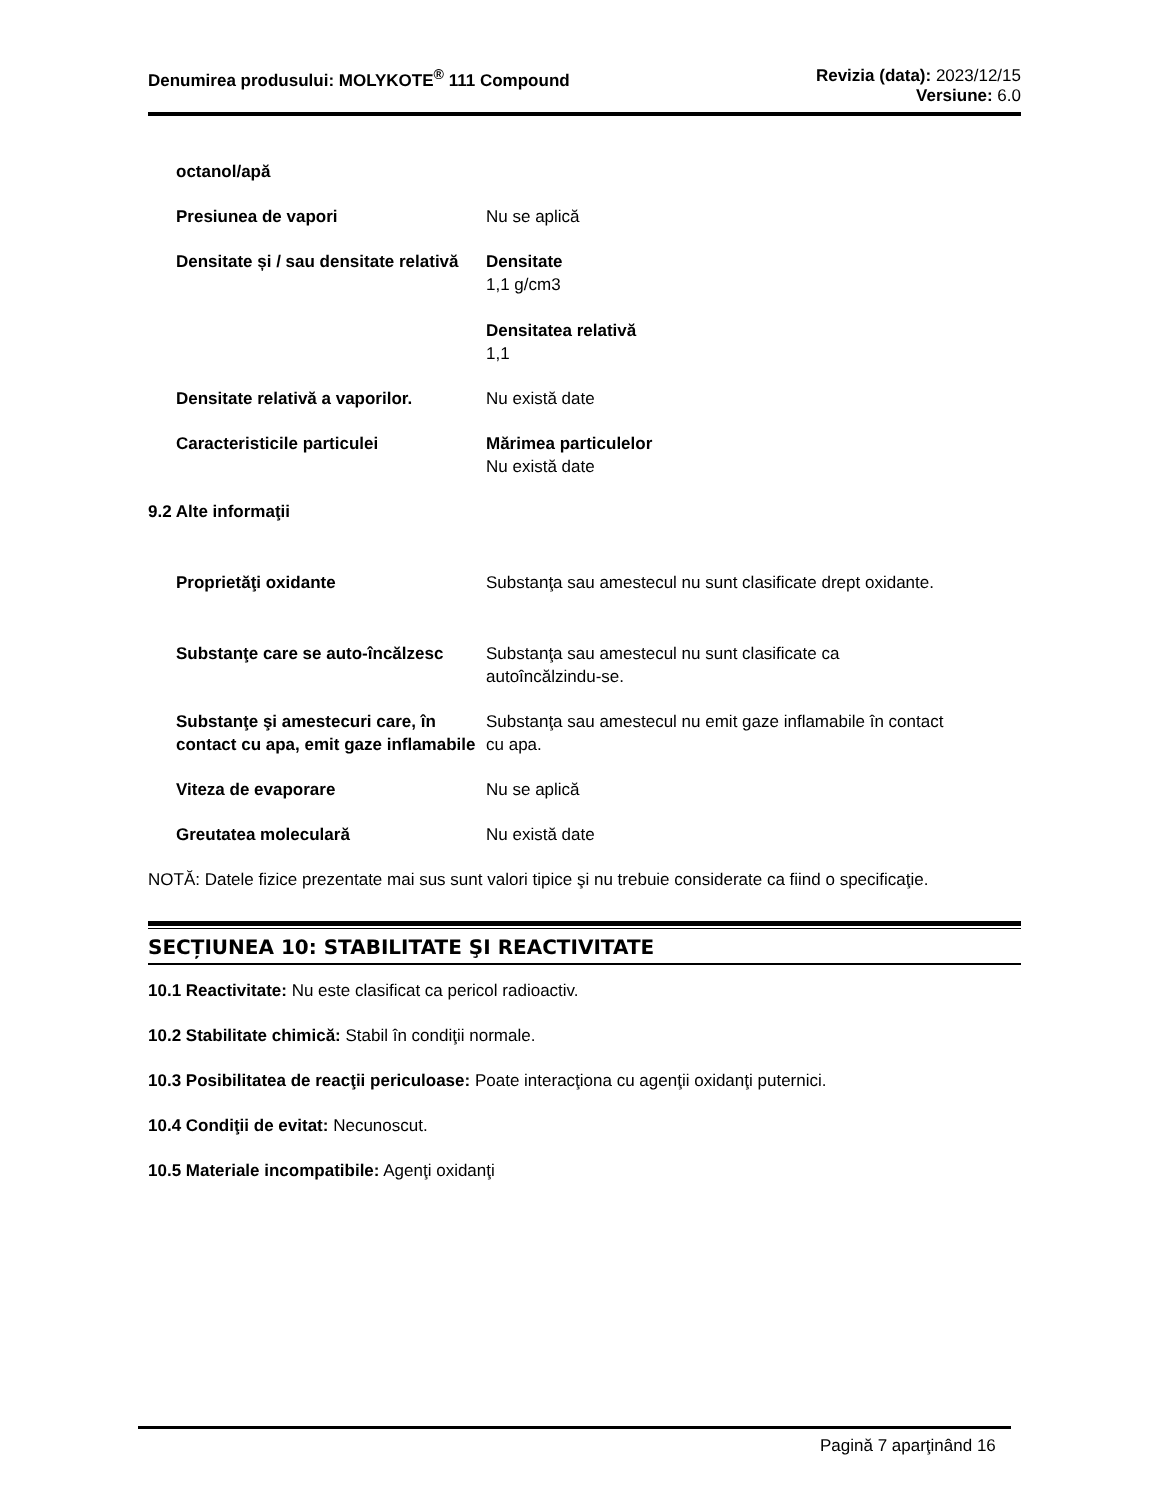Denumirea produsului: MOLYKOTE<sup>®</sup> 111 Compound
Revizia (data): 2023/12/15
Versiune: 6.0
octanol/apă
Presiunea de vapori Nu se aplică
Densitate și / sau densitate relativă
Densitate
1,1 g/cm3
Densitatea relativă
1,1
Densitate relativă a vaporilor.
Nu există date
Caracteristicile particulei Mărimea particulelor
Nu există date
9.2 Alte informaţii
Proprietăţi oxidante Substanţa sau amestecul nu sunt clasificate drept oxidante.
Substanţe care se auto-încălzesc
Substanţa sau amestecul nu sunt clasificate ca autoîncălzindu-se.
Substanţe şi amestecuri care, în contact cu apa, emit gaze inflamabile
Substanţa sau amestecul nu emit gaze inflamabile în contact cu apa.
Viteza de evaporare Nu se aplică
Greutatea moleculară Nu există date
NOTĂ: Datele fizice prezentate mai sus sunt valori tipice şi nu trebuie considerate ca fiind o specificaţie.
SECȚIUNEA 10: STABILITATE ŞI REACTIVITATE
10.1 Reactivitate: Nu este clasificat ca pericol radioactiv.
10.2 Stabilitate chimică: Stabil în condiţii normale.
10.3 Posibilitatea de reacţii periculoase: Poate interacţiona cu agenţii oxidanţi puternici.
10.4 Condiţii de evitat: Necunoscut.
10.5 Materiale incompatibile: Agenţi oxidanţi
Pagină 7 aparţinând 16